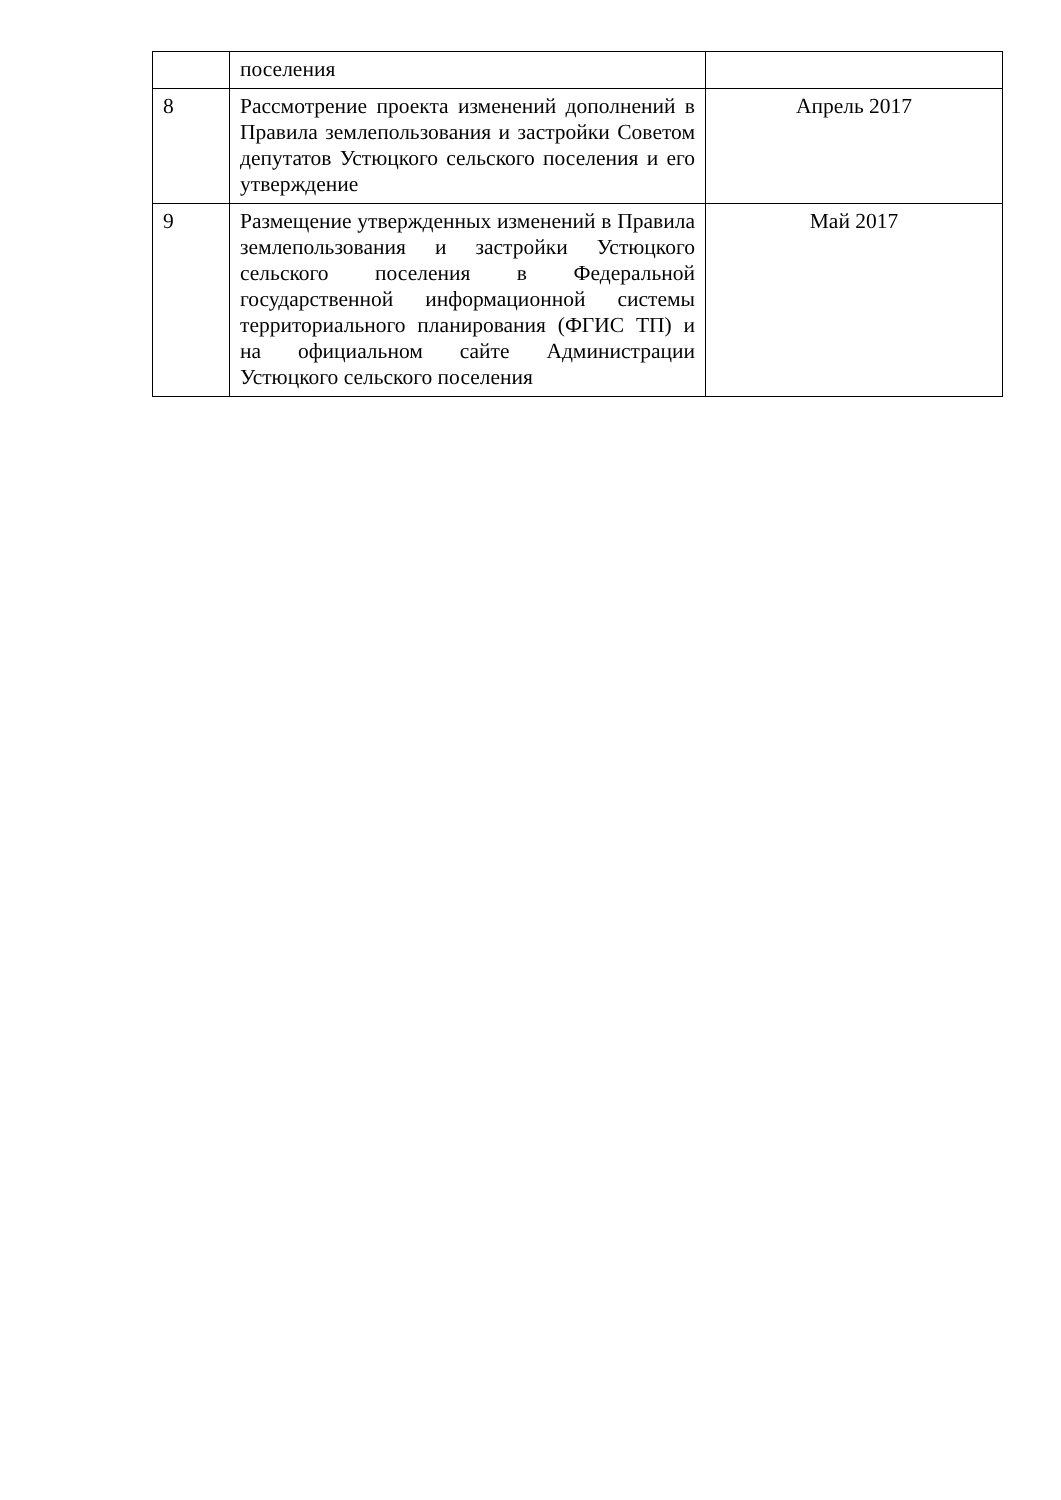| | поселения | |
| 8 | Рассмотрение проекта изменений дополнений в Правила землепользования и застройки Советом депутатов Устюцкого сельского поселения и его утверждение | Апрель 2017 |
| 9 | Размещение утвержденных изменений в Правила землепользования и застройки Устюцкого сельского поселения в Федеральной государственной информационной системы территориального планирования (ФГИС ТП) и на официальном сайте Администрации Устюцкого сельского поселения | Май 2017 |